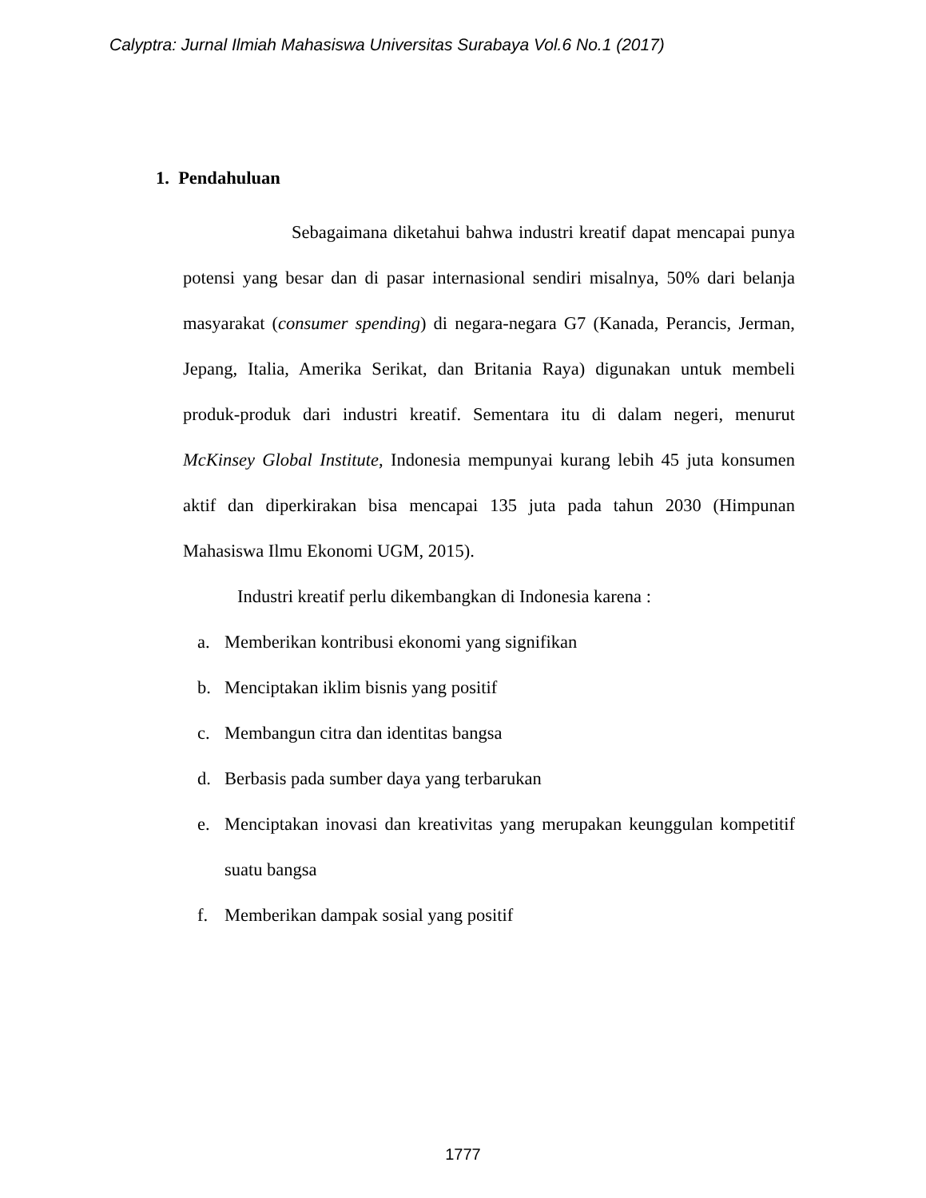Calyptra: Jurnal Ilmiah Mahasiswa Universitas Surabaya Vol.6 No.1 (2017)
1. Pendahuluan
Sebagaimana diketahui bahwa industri kreatif dapat mencapai punya potensi yang besar dan di pasar internasional sendiri misalnya, 50% dari belanja masyarakat (consumer spending) di negara-negara G7 (Kanada, Perancis, Jerman, Jepang, Italia, Amerika Serikat, dan Britania Raya) digunakan untuk membeli produk-produk dari industri kreatif. Sementara itu di dalam negeri, menurut McKinsey Global Institute, Indonesia mempunyai kurang lebih 45 juta konsumen aktif dan diperkirakan bisa mencapai 135 juta pada tahun 2030 (Himpunan Mahasiswa Ilmu Ekonomi UGM, 2015).
Industri kreatif perlu dikembangkan di Indonesia karena :
a. Memberikan kontribusi ekonomi yang signifikan
b. Menciptakan iklim bisnis yang positif
c. Membangun citra dan identitas bangsa
d. Berbasis pada sumber daya yang terbarukan
e. Menciptakan inovasi dan kreativitas yang merupakan keunggulan kompetitif suatu bangsa
f. Memberikan dampak sosial yang positif
1777